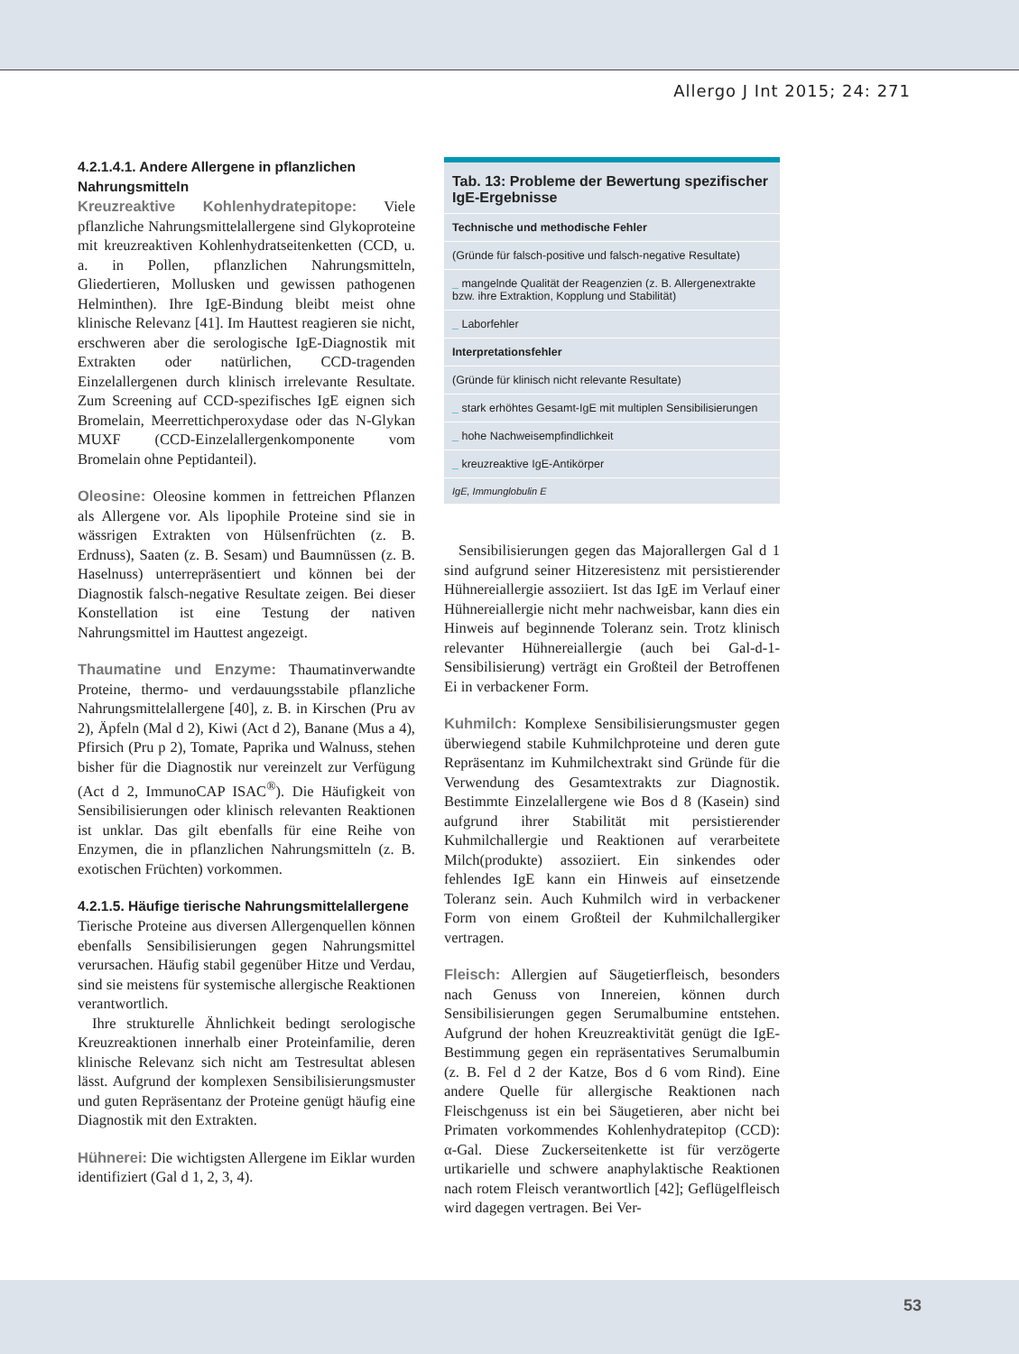Allergo J Int 2015; 24: 271
4.2.1.4.1. Andere Allergene in pflanzlichen Nahrungsmitteln
Kreuzreaktive Kohlenhydratepitope: Viele pflanzliche Nahrungsmittelallergene sind Glykoproteine mit kreuzreaktiven Kohlenhydratseitenketten (CCD, u. a. in Pollen, pflanzlichen Nahrungsmitteln, Gliedertieren, Mollusken und gewissen pathogenen Helminthen). Ihre IgE-Bindung bleibt meist ohne klinische Relevanz [41]. Im Hauttest reagieren sie nicht, erschweren aber die serologische IgE-Diagnostik mit Extrakten oder natürlichen, CCD-tragenden Einzelallergenen durch klinisch irrelevante Resultate. Zum Screening auf CCD-spezifisches IgE eignen sich Bromelain, Meerrettichperoxydase oder das N-Glykan MUXF (CCD-Einzelallergenkomponente vom Bromelain ohne Peptidanteil).
Oleosine: Oleosine kommen in fettreichen Pflanzen als Allergene vor. Als lipophile Proteine sind sie in wässrigen Extrakten von Hülsenfrüchten (z. B. Erdnuss), Saaten (z. B. Sesam) und Baumnüssen (z. B. Haselnuss) unterrepräsentiert und können bei der Diagnostik falsch-negative Resultate zeigen. Bei dieser Konstellation ist eine Testung der nativen Nahrungsmittel im Hauttest angezeigt.
Thaumatine und Enzyme: Thaumatinverwandte Proteine, thermo- und verdauungsstabile pflanzliche Nahrungsmittelallergene [40], z. B. in Kirschen (Pru av 2), Äpfeln (Mal d 2), Kiwi (Act d 2), Banane (Mus a 4), Pfirsich (Pru p 2), Tomate, Paprika und Walnuss, stehen bisher für die Diagnostik nur vereinzelt zur Verfügung (Act d 2, ImmunoCAP ISAC<sup>®</sup>). Die Häufigkeit von Sensibilisierungen oder klinisch relevanten Reaktionen ist unklar. Das gilt ebenfalls für eine Reihe von Enzymen, die in pflanzlichen Nahrungsmitteln (z. B. exotischen Früchten) vorkommen.
4.2.1.5. Häufige tierische Nahrungsmittelallergene
Tierische Proteine aus diversen Allergenquellen können ebenfalls Sensibilisierungen gegen Nahrungsmittel verursachen. Häufig stabil gegenüber Hitze und Verdau, sind sie meistens für systemische allergische Reaktionen verantwortlich.
Ihre strukturelle Ähnlichkeit bedingt serologische Kreuzreaktionen innerhalb einer Proteinfamilie, deren klinische Relevanz sich nicht am Testresultat ablesen lässt. Aufgrund der komplexen Sensibilisierungsmuster und guten Repräsentanz der Proteine genügt häufig eine Diagnostik mit den Extrakten.
Hühnerei: Die wichtigsten Allergene im Eiklar wurden identifiziert (Gal d 1, 2, 3, 4).
Tab. 13: Probleme der Bewertung spezifischer IgE-Ergebnisse
| Technische und methodische Fehler |
| --- |
| (Gründe für falsch-positive und falsch-negative Resultate) |
| _ mangelnde Qualität der Reagenzien (z. B. Allergenextrakte bzw. ihre Extraktion, Kopplung und Stabilität) |
| _ Laborfehler |
| Interpretationsfehler |
| (Gründe für klinisch nicht relevante Resultate) |
| _ stark erhöhtes Gesamt-IgE mit multiplen Sensibilisierungen |
| _ hohe Nachweisempfindlichkeit |
| _ kreuzreaktive IgE-Antikörper |
| IgE, Immunglobulin E |
Sensibilisierungen gegen das Majorallergen Gal d 1 sind aufgrund seiner Hitzeresistenz mit persistierender Hühnereiallergie assoziiert. Ist das IgE im Verlauf einer Hühnereiallergie nicht mehr nachweisbar, kann dies ein Hinweis auf beginnende Toleranz sein. Trotz klinisch relevanter Hühnereiallergie (auch bei Gal-d-1-Sensibilisierung) verträgt ein Großteil der Betroffenen Ei in verbackener Form.
Kuhmilch: Komplexe Sensibilisierungsmuster gegen überwiegend stabile Kuhmilchproteine und deren gute Repräsentanz im Kuhmilchextrakt sind Gründe für die Verwendung des Gesamtextrakts zur Diagnostik. Bestimmte Einzelallergene wie Bos d 8 (Kasein) sind aufgrund ihrer Stabilität mit persistierender Kuhmilchallergie und Reaktionen auf verarbeitete Milch(produkte) assoziiert. Ein sinkendes oder fehlendes IgE kann ein Hinweis auf einsetzende Toleranz sein. Auch Kuhmilch wird in verbackener Form von einem Großteil der Kuhmilchallergiker vertragen.
Fleisch: Allergien auf Säugetierfleisch, besonders nach Genuss von Innereien, können durch Sensibilisierungen gegen Serumalbumine entstehen. Aufgrund der hohen Kreuzreaktivität genügt die IgE-Bestimmung gegen ein repräsentatives Serumalbumin (z. B. Fel d 2 der Katze, Bos d 6 vom Rind). Eine andere Quelle für allergische Reaktionen nach Fleischgenuss ist ein bei Säugetieren, aber nicht bei Primaten vorkommendes Kohlenhydratepitop (CCD): α-Gal. Diese Zuckerseitenkette ist für verzögerte urtikarielle und schwere anaphylaktische Reaktionen nach rotem Fleisch verantwortlich [42]; Geflügelfleisch wird dagegen vertragen. Bei Ver-
53